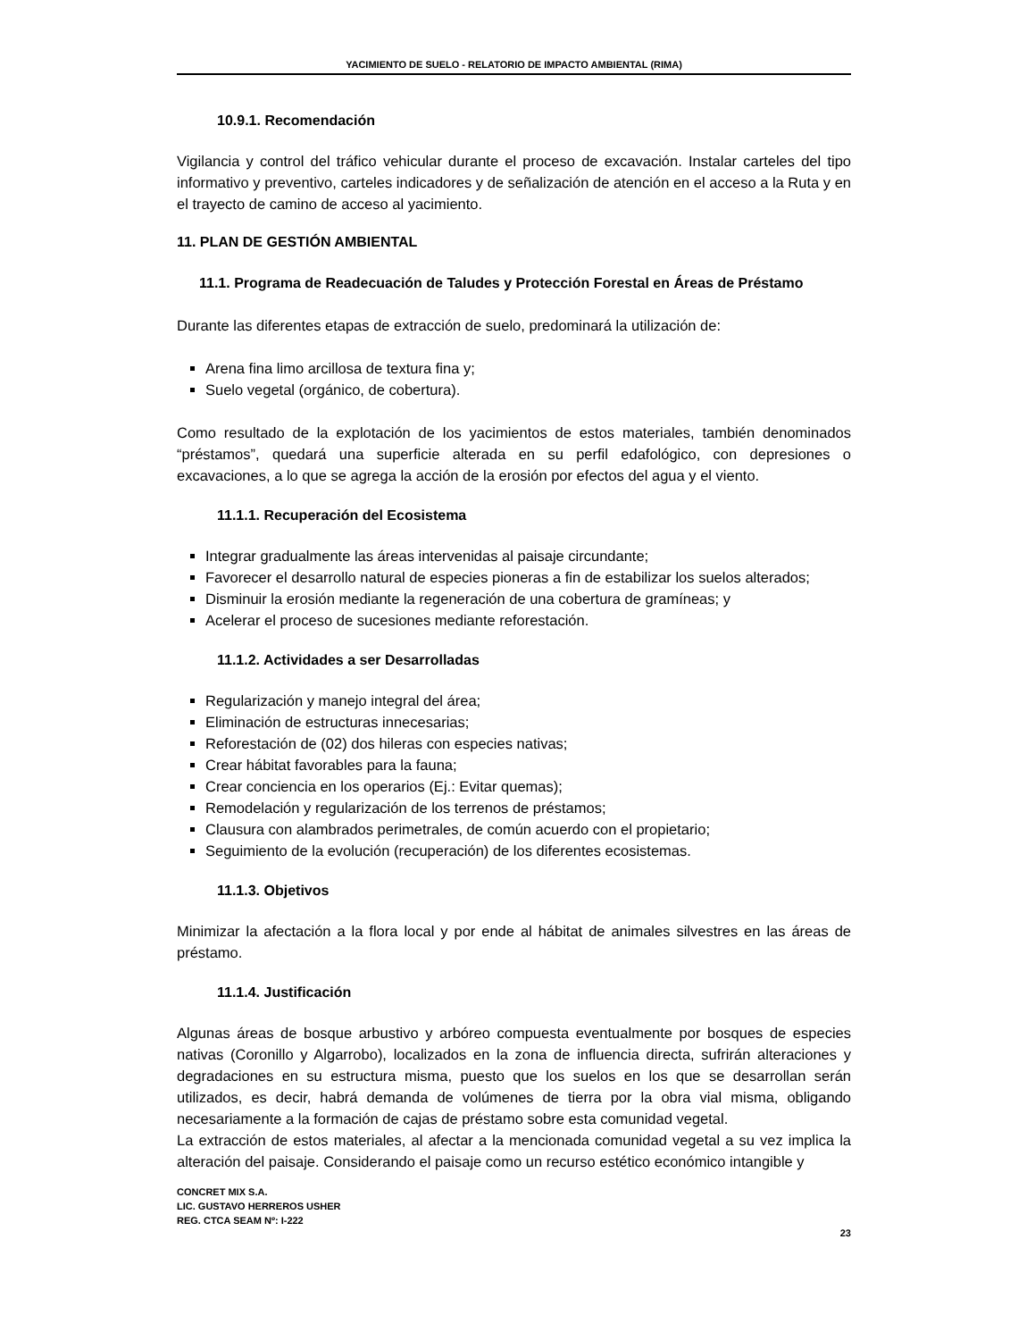YACIMIENTO DE SUELO - RELATORIO DE IMPACTO AMBIENTAL (RIMA)
10.9.1. Recomendación
Vigilancia y control del tráfico vehicular durante el proceso de excavación. Instalar carteles del tipo informativo y preventivo, carteles indicadores y de señalización de atención en el acceso a la Ruta y en el trayecto de camino de acceso al yacimiento.
11. PLAN DE GESTIÓN AMBIENTAL
11.1. Programa de Readecuación de Taludes y Protección Forestal en Áreas de Préstamo
Durante las diferentes etapas de extracción de suelo, predominará la utilización de:
Arena fina limo arcillosa de textura fina y;
Suelo vegetal (orgánico, de cobertura).
Como resultado de la explotación de los yacimientos de estos materiales, también denominados “préstamos”, quedará una superficie alterada en su perfil edafológico, con depresiones o excavaciones, a lo que se agrega la acción de la erosión por efectos del agua y el viento.
11.1.1. Recuperación del Ecosistema
Integrar gradualmente las áreas intervenidas al paisaje circundante;
Favorecer el desarrollo natural de especies pioneras a fin de estabilizar los suelos alterados;
Disminuir la erosión mediante la regeneración de una cobertura de gramíneas; y
Acelerar el proceso de sucesiones mediante reforestación.
11.1.2. Actividades a ser Desarrolladas
Regularización y manejo integral del área;
Eliminación de estructuras innecesarias;
Reforestación de (02) dos hileras con especies nativas;
Crear hábitat favorables para la fauna;
Crear conciencia en los operarios (Ej.: Evitar quemas);
Remodelación y regularización de los terrenos de préstamos;
Clausura con alambrados perimetrales, de común acuerdo con el propietario;
Seguimiento de la evolución (recuperación) de los diferentes ecosistemas.
11.1.3. Objetivos
Minimizar la afectación a la flora local y por ende al hábitat de animales silvestres en las áreas de préstamo.
11.1.4. Justificación
Algunas áreas de bosque arbustivo y arbóreo compuesta eventualmente por bosques de especies nativas (Coronillo y Algarrobo), localizados en la zona de influencia directa, sufrirán alteraciones y degradaciones en su estructura misma, puesto que los suelos en los que se desarrollan serán utilizados, es decir, habrá demanda de volúmenes de tierra por la obra vial misma, obligando necesariamente a la formación de cajas de préstamo sobre esta comunidad vegetal.
La extracción de estos materiales, al afectar a la mencionada comunidad vegetal a su vez implica la alteración del paisaje. Considerando el paisaje como un recurso estético económico intangible y
CONCRET MIX S.A.
LIC. GUSTAVO HERREROS USHER
REG. CTCA SEAM Nº: I-222
23